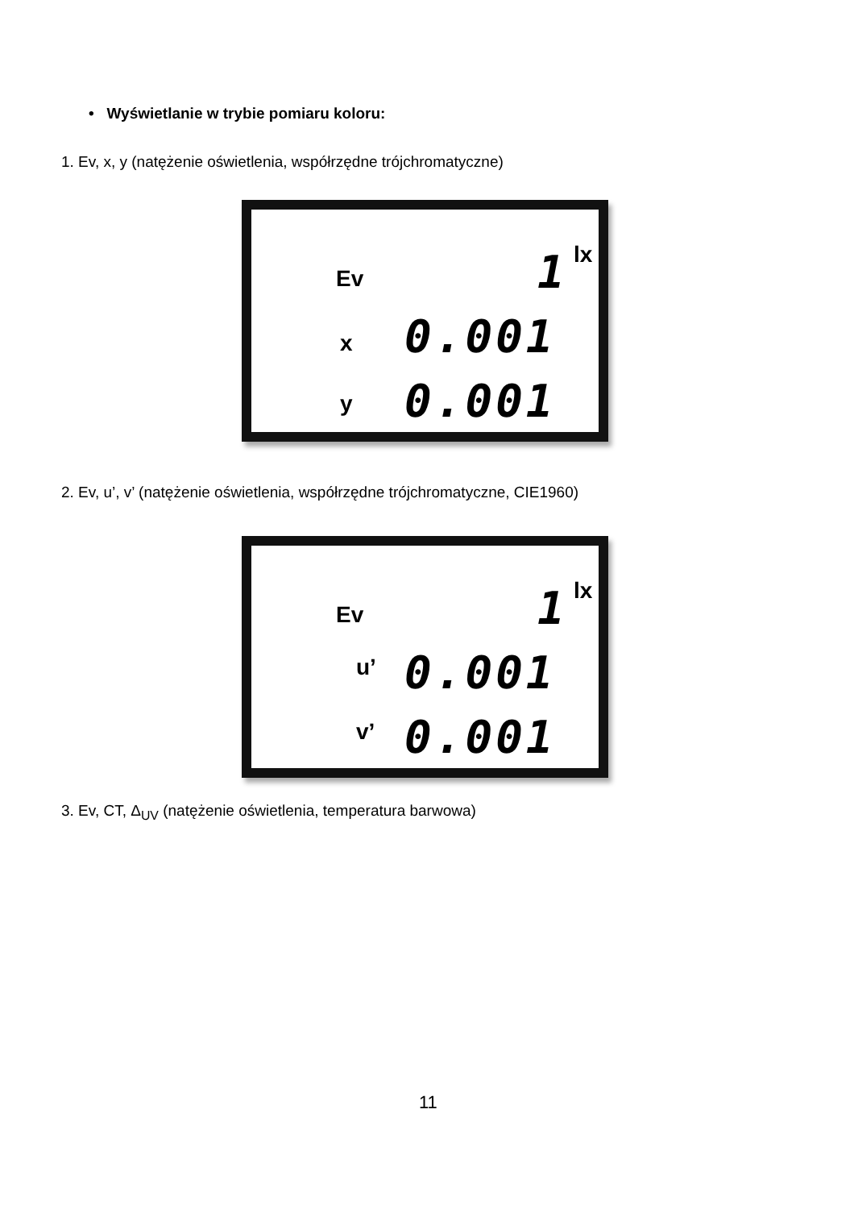• Wyświetlanie w trybie pomiaru koloru:
1. Ev, x, y (natężenie oświetlenia, współrzędne trójchromatyczne)
Ev 1 lx
x 0.001
y 0.001
2. Ev, u’, v’ (natężenie oświetlenia, współrzędne trójchromatyczne, CIE1960)
Ev 1 lx
u’ 0.001
v’ 0.001
3. Ev, CT, Δ<sub>UV</sub> (natężenie oświetlenia, temperatura barwowa)
11